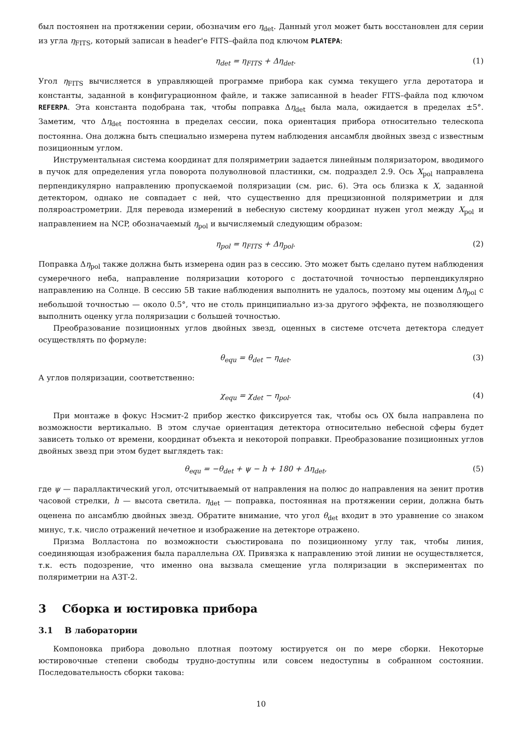был постоянен на протяжении серии, обозначим его η<sub>det</sub>. Данный угол может быть восстановлен для серии из угла η<sub>FITS</sub>, который записан в header'e FITS–файла под ключом PLATEPA:
η<sub>det</sub> = η<sub>FITS</sub> + Δη<sub>det</sub>. (1)
Угол η<sub>FITS</sub> вычисляется в управляющей программе прибора как сумма текущего угла деротатора и константы, заданной в конфигурационном файле, и также записанной в header FITS–файла под ключом REFERPA. Эта константа подобрана так, чтобы поправка Δη<sub>det</sub> была мала, ожидается в пределах ±5°. Заметим, что Δη<sub>det</sub> постоянна в пределах сессии, пока ориентация прибора относительно телескопа постоянна. Она должна быть специально измерена путем наблюдения ансамбля двойных звезд с известным позиционным углом.
Инструментальная система координат для поляриметрии задается линейным поляризатором, вводимого в пучок для определения угла поворота полуволновой пластинки, см. подраздел 2.9. Ось X<sub>pol</sub> направлена перпендикулярно направлению пропускаемой поляризации (см. рис. 6). Эта ось близка к X, заданной детектором, однако не совпадает с ней, что существенно для прецизионной поляриметрии и для поляроастрометрии. Для перевода измерений в небесную систему координат нужен угол между X<sub>pol</sub> и направлением на NCP, обозначаемый η<sub>pol</sub> и вычисляемый следующим образом:
η<sub>pol</sub> = η<sub>FITS</sub> + Δη<sub>pol</sub>. (2)
Поправка Δη<sub>pol</sub> также должна быть измерена один раз в сессию. Это может быть сделано путем наблюдения сумеречного неба, направление поляризации которого с достаточной точностью перпендикулярно направлению на Солнце. В сессию 5B такие наблюдения выполнить не удалось, поэтому мы оценим Δη<sub>pol</sub> с небольшой точностью — около 0.5°, что не столь принципиально из-за другого эффекта, не позволяющего выполнить оценку угла поляризации с большей точностью.
Преобразование позиционных углов двойных звезд, оценных в системе отсчета детектора следует осуществлять по формуле:
θ<sub>equ</sub> = θ<sub>det</sub> − η<sub>det</sub>. (3)
А углов поляризации, соответственно:
χ<sub>equ</sub> = χ<sub>det</sub> − η<sub>pol</sub>. (4)
При монтаже в фокус Нэсмит-2 прибор жестко фиксируется так, чтобы ось OX была направлена по возможности вертикально. В этом случае ориентация детектора относительно небесной сферы будет зависеть только от времени, координат объекта и некоторой поправки. Преобразование позиционных углов двойных звезд при этом будет выглядеть так:
θ<sub>equ</sub> = −θ<sub>det</sub> + ψ − h + 180 + Δη<sub>det</sub>, (5)
где ψ — параллактический угол, отсчитываемый от направления на полюс до направления на зенит против часовой стрелки, h — высота светила. η<sub>det</sub> — поправка, постоянная на протяжении серии, должна быть оценена по ансамблю двойных звезд. Обратите внимание, что угол θ<sub>det</sub> входит в это уравнение со знаком минус, т.к. число отражений нечетное и изображение на детекторе отражено.
Призма Волластона по возможности съюстирована по позиционному углу так, чтобы линия, соединяющая изображения была параллельна OX. Привязка к направлению этой линии не осуществляется, т.к. есть подозрение, что именно она вызвала смещение угла поляризации в экспериментах по поляриметрии на АЗТ-2.
3 Сборка и юстировка прибора
3.1 В лаборатории
Компоновка прибора довольно плотная поэтому юстируется он по мере сборки. Некоторые юстировочные степени свободы трудно-доступны или совсем недоступны в собранном состоянии. Последовательность сборки такова:
10